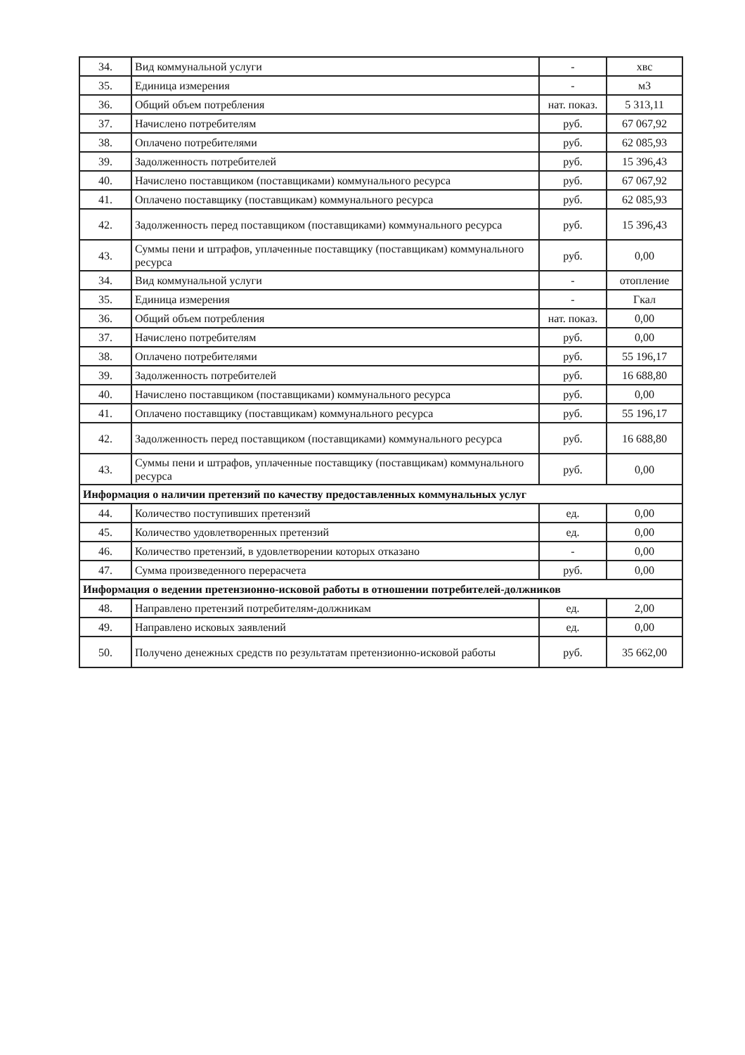| 34. | Вид коммунальной услуги | - | хвс |
| 35. | Единица измерения | - | м3 |
| 36. | Общий объем потребления | нат. показ. | 5 313,11 |
| 37. | Начислено потребителям | руб. | 67 067,92 |
| 38. | Оплачено потребителями | руб. | 62 085,93 |
| 39. | Задолженность потребителей | руб. | 15 396,43 |
| 40. | Начислено поставщиком (поставщиками) коммунального ресурса | руб. | 67 067,92 |
| 41. | Оплачено поставщику (поставщикам) коммунального ресурса | руб. | 62 085,93 |
| 42. | Задолженность перед поставщиком (поставщиками) коммунального ресурса | руб. | 15 396,43 |
| 43. | Суммы пени и штрафов, уплаченные поставщику (поставщикам) коммунального ресурса | руб. | 0,00 |
| 34. | Вид коммунальной услуги | - | отопление |
| 35. | Единица измерения | - | Гкал |
| 36. | Общий объем потребления | нат. показ. | 0,00 |
| 37. | Начислено потребителям | руб. | 0,00 |
| 38. | Оплачено потребителями | руб. | 55 196,17 |
| 39. | Задолженность потребителей | руб. | 16 688,80 |
| 40. | Начислено поставщиком (поставщиками) коммунального ресурса | руб. | 0,00 |
| 41. | Оплачено поставщику (поставщикам) коммунального ресурса | руб. | 55 196,17 |
| 42. | Задолженность перед поставщиком (поставщиками) коммунального ресурса | руб. | 16 688,80 |
| 43. | Суммы пени и штрафов, уплаченные поставщику (поставщикам) коммунального ресурса | руб. | 0,00 |
| Информация о наличии претензий по качеству предоставленных коммунальных услуг | | | |
| 44. | Количество поступивших претензий | ед. | 0,00 |
| 45. | Количество удовлетворенных претензий | ед. | 0,00 |
| 46. | Количество претензий, в удовлетворении которых отказано | - | 0,00 |
| 47. | Сумма произведенного перерасчета | руб. | 0,00 |
| Информация о ведении претензионно-исковой работы в отношении потребителей-должников | | | |
| 48. | Направлено претензий потребителям-должникам | ед. | 2,00 |
| 49. | Направлено исковых заявлений | ед. | 0,00 |
| 50. | Получено денежных средств по результатам претензионно-исковой работы | руб. | 35 662,00 |